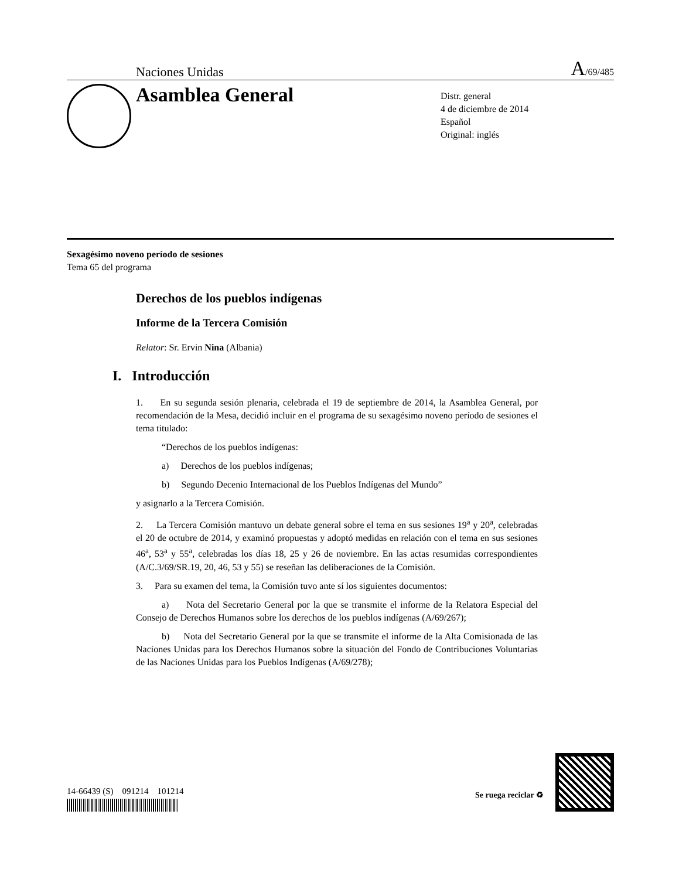Naciones Unidas A/69/485
Asamblea General
Distr. general
4 de diciembre de 2014
Español
Original: inglés
Sexagésimo noveno período de sesiones
Tema 65 del programa
Derechos de los pueblos indígenas
Informe de la Tercera Comisión
Relator: Sr. Ervin Nina (Albania)
I. Introducción
1. En su segunda sesión plenaria, celebrada el 19 de septiembre de 2014, la Asamblea General, por recomendación de la Mesa, decidió incluir en el programa de su sexagésimo noveno período de sesiones el tema titulado:
“Derechos de los pueblos indígenas:
a) Derechos de los pueblos indígenas;
b) Segundo Decenio Internacional de los Pueblos Indígenas del Mundo”
y asignarlo a la Tercera Comisión.
2. La Tercera Comisión mantuvo un debate general sobre el tema en sus sesiones 19<sup>a</sup> y 20<sup>a</sup>, celebradas el 20 de octubre de 2014, y examinó propuestas y adoptó medidas en relación con el tema en sus sesiones 46<sup>a</sup>, 53<sup>a</sup> y 55<sup>a</sup>, celebradas los días 18, 25 y 26 de noviembre. En las actas resumidas correspondientes (A/C.3/69/SR.19, 20, 46, 53 y 55) se reseñan las deliberaciones de la Comisión.
3. Para su examen del tema, la Comisión tuvo ante sí los siguientes documentos:
a) Nota del Secretario General por la que se transmite el informe de la Relatora Especial del Consejo de Derechos Humanos sobre los derechos de los pueblos indígenas (A/69/267);
b) Nota del Secretario General por la que se transmite el informe de la Alta Comisionada de las Naciones Unidas para los Derechos Humanos sobre la situación del Fondo de Contribuciones Voluntarias de las Naciones Unidas para los Pueblos Indígenas (A/69/278);
14-66439 (S) 091214 101214
Se ruega reciclar ♻